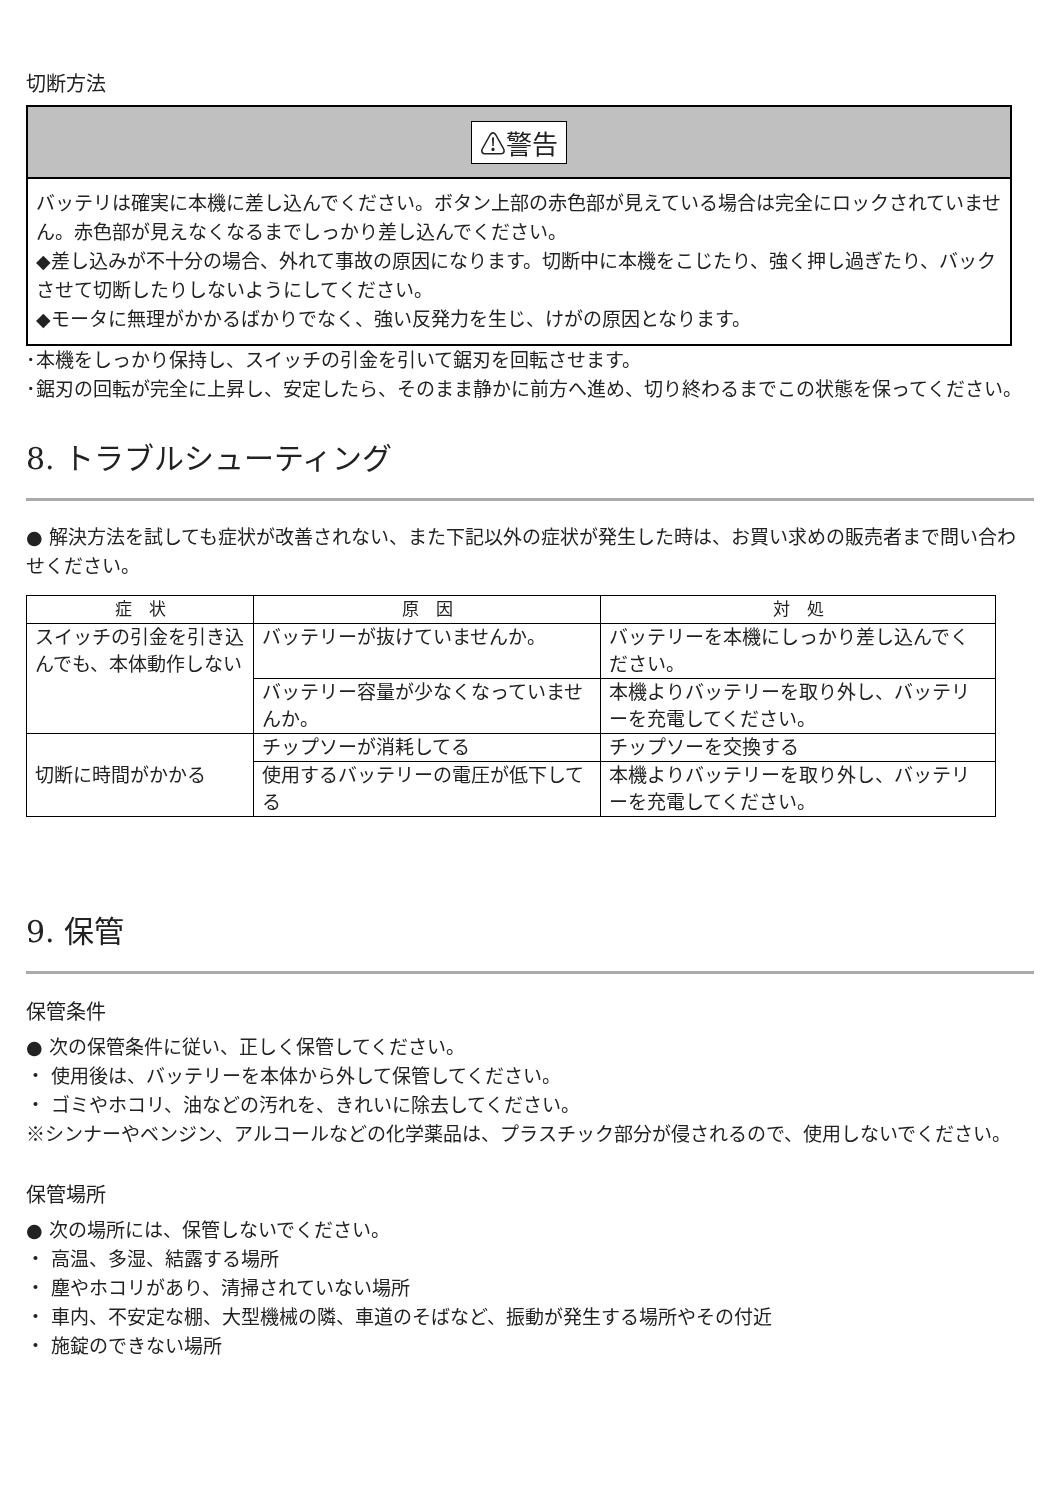切断方法
⚠警告
バッテリは確実に本機に差し込んでください。ボタン上部の赤色部が見えている場合は完全にロックされていません。赤色部が見えなくなるまでしっかり差し込んでください。
◆差し込みが不十分の場合、外れて事故の原因になります。切断中に本機をこじたり、強く押し過ぎたり、バックさせて切断したりしないようにしてください。
◆モータに無理がかかるばかりでなく、強い反発力を生じ、けがの原因となります。
･本機をしっかり保持し、スイッチの引金を引いて鋸刃を回転させます。
･鋸刃の回転が完全に上昇し、安定したら、そのまま静かに前方へ進め、切り終わるまでこの状態を保ってください。
8. トラブルシューティング
● 解決方法を試しても症状が改善されない、また下記以外の症状が発生した時は、お買い求めの販売者まで問い合わせください。
| 症 状 | 原 因 | 対 処 |
| --- | --- | --- |
| スイッチの引金を引き込んでも、本体動作しない | バッテリーが抜けていませんか。 | バッテリーを本機にしっかり差し込んでください。 |
| | バッテリー容量が少なくなっていませんか。 | 本機よりバッテリーを取り外し、バッテリーを充電してください。 |
| 切断に時間がかかる | チップソーが消耗してる | チップソーを交換する |
| | 使用するバッテリーの電圧が低下してる | 本機よりバッテリーを取り外し、バッテリーを充電してください。 |
9. 保管
保管条件
● 次の保管条件に従い、正しく保管してください。
・ 使用後は、バッテリーを本体から外して保管してください。
・ ゴミやホコリ、油などの汚れを、きれいに除去してください。
※シンナーやベンジン、アルコールなどの化学薬品は、プラスチック部分が侵されるので、使用しないでください。
保管場所
● 次の場所には、保管しないでください。
・ 高温、多湿、結露する場所
・ 塵やホコリがあり、清掃されていない場所
・ 車内、不安定な棚、大型機械の隣、車道のそばなど、振動が発生する場所やその付近
・ 施錠のできない場所